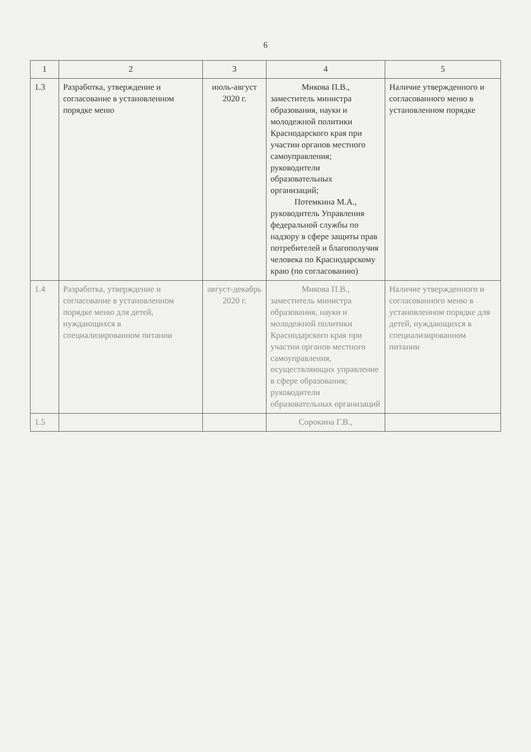6
| 1 | 2 | 3 | 4 | 5 |
| --- | --- | --- | --- | --- |
| 1.3 | Разработка, утверждение и согласование в установленном порядке меню | июль-август 2020 г. | Микова П.В., заместитель министра образования, науки и молодежной политики Краснодарского края при участии органов местного самоуправления; руководители образовательных организаций; Потемкина М.А., руководитель Управления федеральной службы по надзору в сфере защиты прав потребителей и благополучия человека по Краснодарскому краю (по согласованию) | Наличие утвержденного и согласованного меню в установленном порядке |
| 1.4 | Разработка, утверждение и согласование в установленном порядке меню для детей, нуждающихся в специализированном питании | август-декабрь 2020 г. | Микова П.В., заместитель министра образования, науки и молодежной политики Краснодарского края при участии органов местного самоуправления, осуществляющих управление в сфере образования; руководители образовательных организаций | Наличие утвержденного и согласованного меню в установленном порядке для детей, нуждающихся в специализированном питании |
| 1.5 | | | Сорокина Г.В., | |